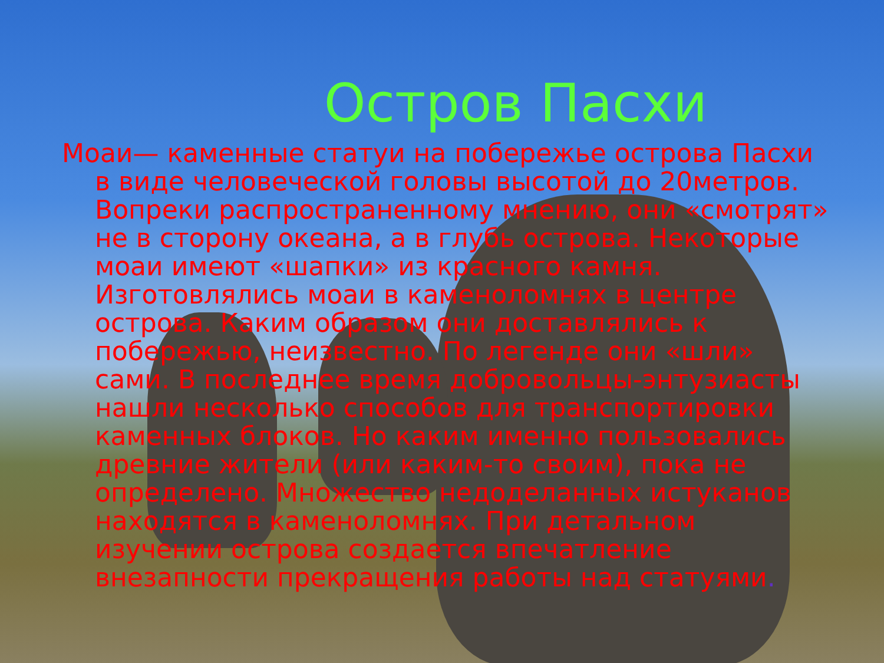Остров Пасхи
Моаи— каменные статуи на побережье острова Пасхи в виде человеческой головы высотой до 20метров. Вопреки распространенному мнению, они «смотрят» не в сторону океана, а в глубь острова. Некоторые моаи имеют «шапки» из красного камня. Изготовлялись моаи в каменоломнях в центре острова. Каким образом они доставлялись к побережью, неизвестно. По легенде они «шли» сами. В последнее время добровольцы-энтузиасты нашли несколько способов для транспортировки каменных блоков. Но каким именно пользовались древние жители (или каким-то своим), пока не определено. Множество недоделанных истуканов находятся в каменоломнях. При детальном изучении острова создается впечатление внезапности прекращения работы над статуями.